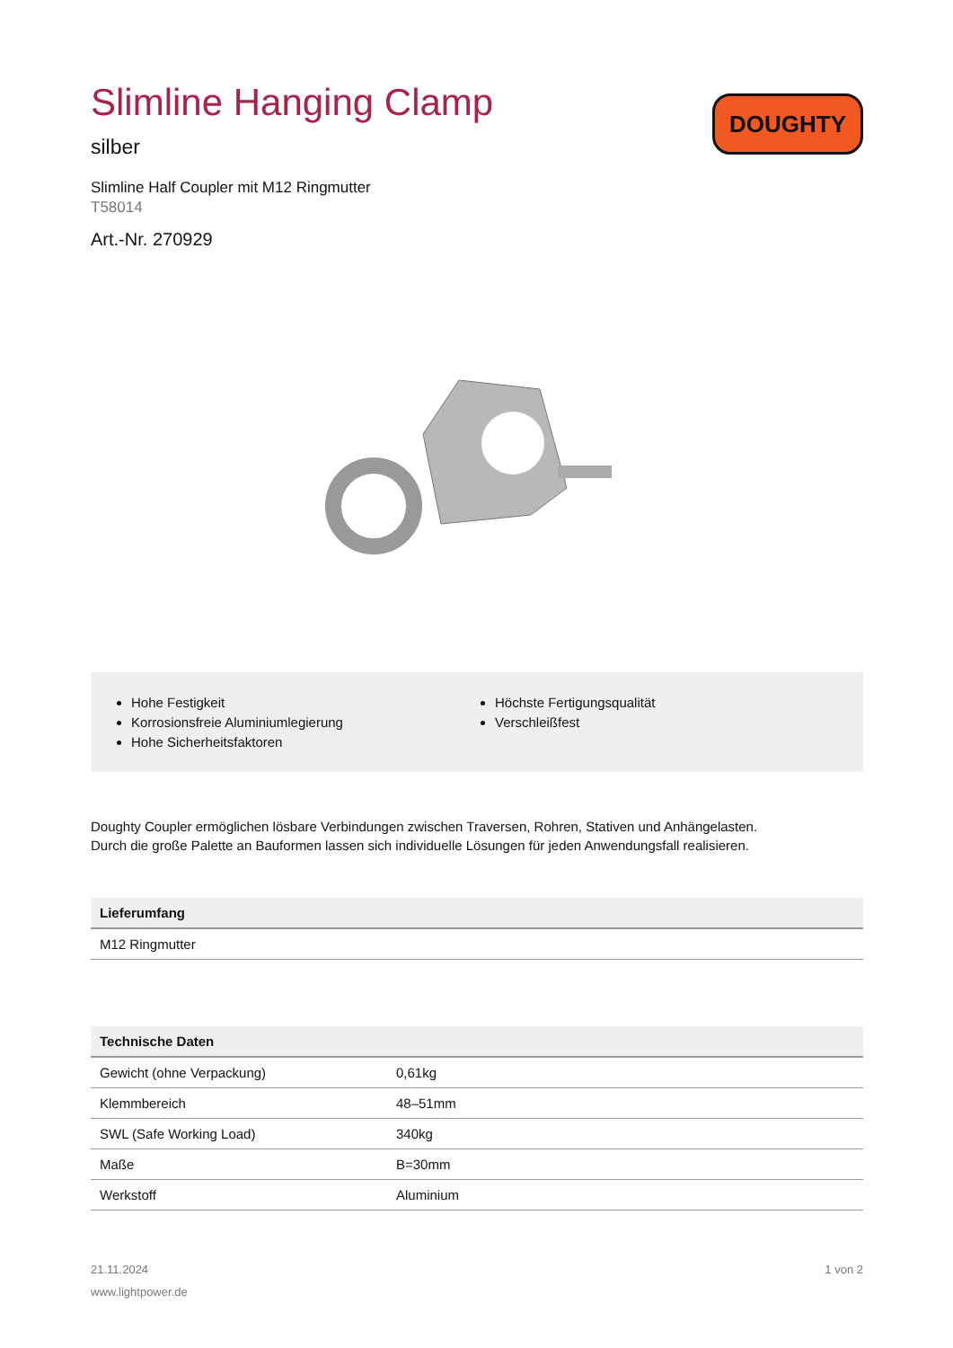Slimline Hanging Clamp
silber
Slimline Half Coupler mit M12 Ringmutter
T58014
Art.-Nr. 270929
DOUGHTY
Hohe Festigkeit
Korrosionsfreie Aluminiumlegierung
Hohe Sicherheitsfaktoren
Höchste Fertigungsqualität
Verschleißfest
Doughty Coupler ermöglichen lösbare Verbindungen zwischen Traversen, Rohren, Stativen und Anhängelasten.
Durch die große Palette an Bauformen lassen sich individuelle Lösungen für jeden Anwendungsfall realisieren.
| Lieferumfang |
| --- |
| M12 Ringmutter |
| Technische Daten | |
| --- | --- |
| Gewicht (ohne Verpackung) | 0,61kg |
| Klemmbereich | 48–51mm |
| SWL (Safe Working Load) | 340kg |
| Maße | B=30mm |
| Werkstoff | Aluminium |
21.11.2024
www.lightpower.de
1 von 2